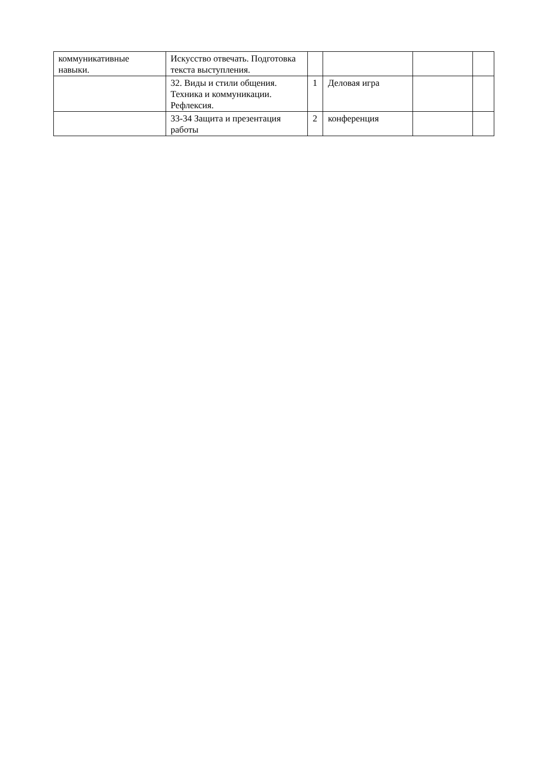| коммуникативные навыки. | Искусство отвечать. Подготовка текста выступления. | | | | |
| | 32. Виды и стили общения. Техника и коммуникации. Рефлексия. | 1 | Деловая игра | | |
| | 33-34 Защита и презентация работы | 2 | конференция | | |